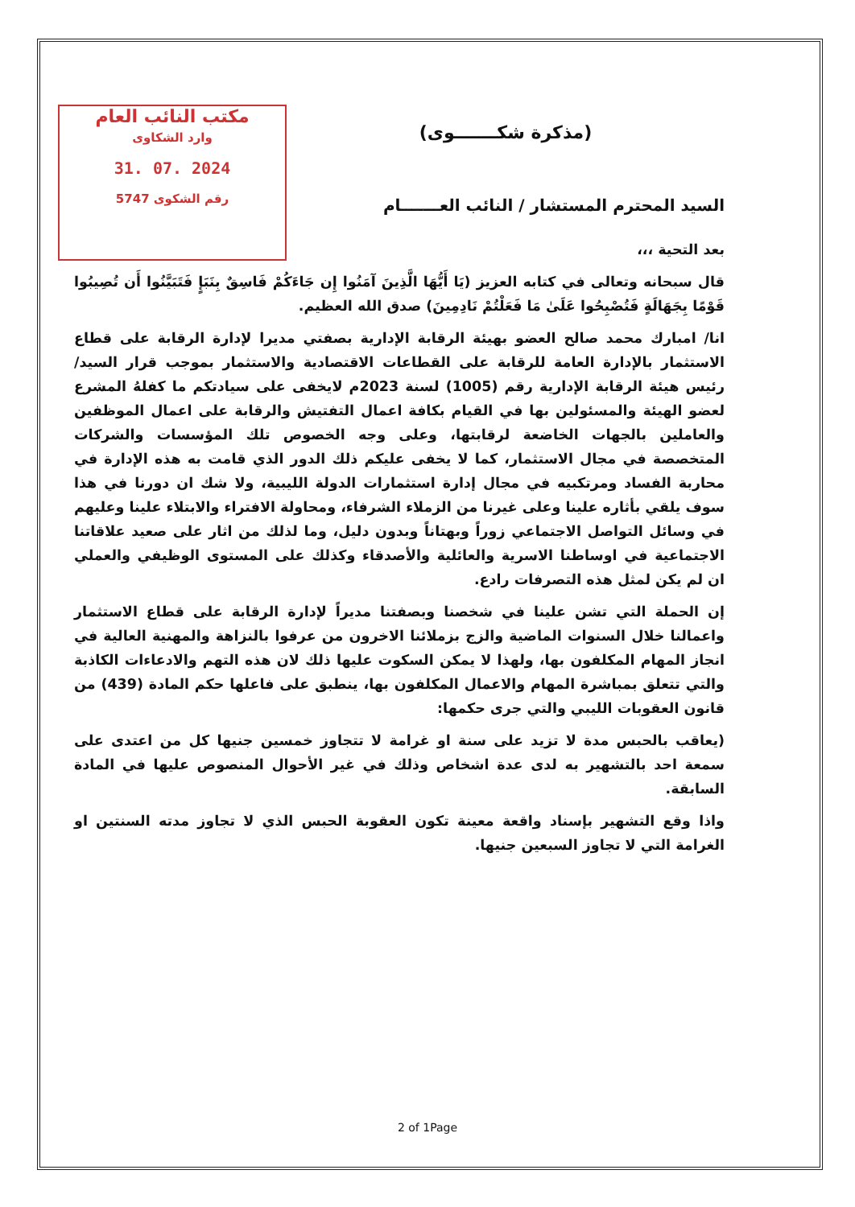مكتب النائب العام
وارد الشكاوى
31. 07. 2024
5747 رقم الشكوى
(مذكرة شكـــــــوى)
السيد المحترم المستشار / النائب العـــــــام
بعد التحية ،،،
قال سبحانه وتعالى في كتابه العزيز (يَا أَيُّهَا الَّذِينَ آمَنُوا إِن جَاءَكُمْ فَاسِقٌ بِنَبَإٍ فَتَبَيَّنُوا أَن تُصِيبُوا قَوْمًا بِجَهَالَةٍ فَتُصْبِحُوا عَلَىٰ مَا فَعَلْتُمْ نَادِمِينَ) صدق الله العظيم.
انا/ امبارك محمد صالح العضو بهيئة الرقابة الإدارية بصفتي مديرا لإدارة الرقابة على قطاع الاستثمار بالإدارة العامة للرقابة على القطاعات الاقتصادية والاستثمار بموجب قرار السيد/ رئيس هيئة الرقابة الإدارية رقم (1005) لسنة 2023م لايخفى على سيادتكم ما كفلهُ المشرع لعضو الهيئة والمسئولين بها في القيام بكافة اعمال التفتيش والرقابة على اعمال الموظفين والعاملين بالجهات الخاضعة لرقابتها، وعلى وجه الخصوص تلك المؤسسات والشركات المتخصصة في مجال الاستثمار، كما لا يخفى عليكم ذلك الدور الذي قامت به هذه الإدارة في محاربة الفساد ومرتكبيه في مجال إدارة استثمارات الدولة الليبية، ولا شك ان دورنا في هذا سوف يلقي بأثاره علينا وعلى غيرنا من الزملاء الشرفاء، ومحاولة الافتراء والابتلاء علينا وعليهم في وسائل التواصل الاجتماعي زوراً وبهتاناً وبدون دليل، وما لذلك من اثار على صعيد علاقاتنا الاجتماعية في اوساطنا الاسرية والعائلية والأصدقاء وكذلك على المستوى الوظيفي والعملي ان لم يكن لمثل هذه التصرفات رادع.
إن الحملة التي تشن علينا في شخصنا وبصفتنا مديراً لإدارة الرقابة على قطاع الاستثمار واعمالنا خلال السنوات الماضية والزج بزملائنا الاخرون من عرفوا بالنزاهة والمهنية العالية في انجاز المهام المكلفون بها، ولهذا لا يمكن السكوت عليها ذلك لان هذه التهم والادعاءات الكاذبة والتي تتعلق بمباشرة المهام والاعمال المكلفون بها، ينطبق على فاعلها حكم المادة (439) من قانون العقوبات الليبي والتي جرى حكمها:
(يعاقب بالحبس مدة لا تزيد على سنة او غرامة لا تتجاوز خمسين جنيها كل من اعتدى على سمعة احد بالتشهير به لدى عدة اشخاص وذلك في غير الأحوال المنصوص عليها في المادة السابقة.
واذا وقع التشهير بإسناد واقعة معينة تكون العقوبة الحبس الذي لا تجاوز مدته السنتين او الغرامة التي لا تجاوز السبعين جنيها.
2 of 1Page